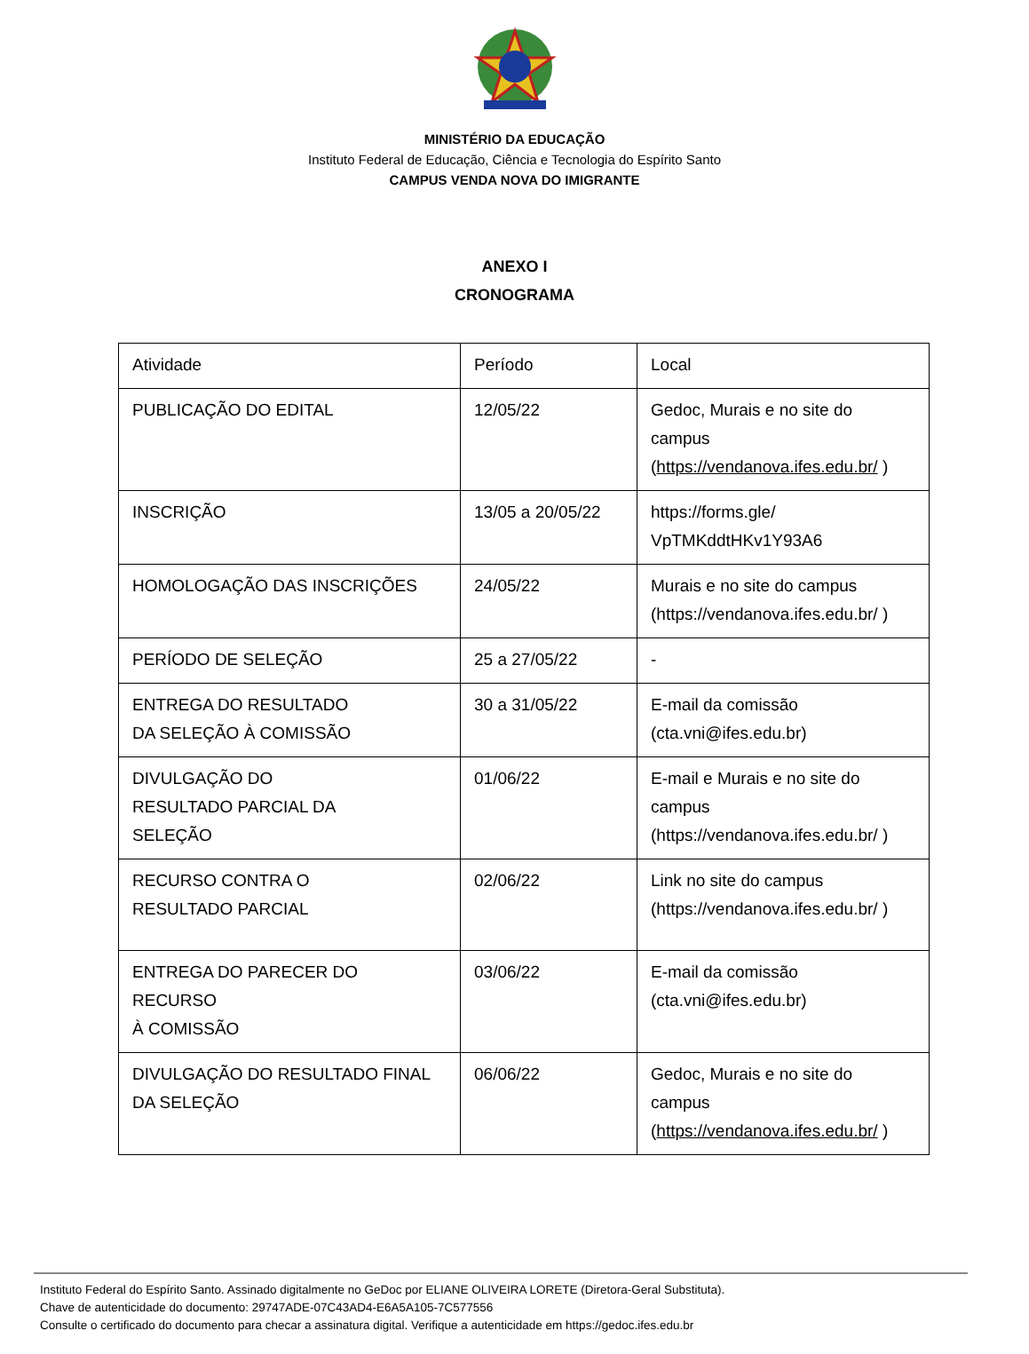MINISTÉRIO DA EDUCAÇÃO
Instituto Federal de Educação, Ciência e Tecnologia do Espírito Santo
CAMPUS VENDA NOVA DO IMIGRANTE
ANEXO I
CRONOGRAMA
| Atividade | Período | Local |
| PUBLICAÇÃO DO EDITAL | 12/05/22 | Gedoc, Murais e no site do campus ( https://vendanova.ifes.edu.br/ ) |
| INSCRIÇÃO | 13/05 a 20/05/22 | https://forms.gle/ VpTMKddtHKv1Y93A6 |
| HOMOLOGAÇÃO DAS INSCRIÇÕES | 24/05/22 | Murais e no site do campus (https://vendanova.ifes.edu.br/ ) |
| PERÍODO DE SELEÇÃO | 25 a 27/05/22 | - |
| ENTREGA DO RESULTADO DA SELEÇÃO À COMISSÃO | 30 a 31/05/22 | E-mail da comissão (cta.vni@ifes.edu.br) |
| DIVULGAÇÃO DO RESULTADO PARCIAL DA SELEÇÃO | 01/06/22 | E-mail e Murais e no site do campus (https://vendanova.ifes.edu.br/ ) |
| RECURSO CONTRA O RESULTADO PARCIAL | 02/06/22 | Link no site do campus (https://vendanova.ifes.edu.br/ ) |
| ENTREGA DO PARECER DO RECURSO À COMISSÃO | 03/06/22 | E-mail da comissão (cta.vni@ifes.edu.br) |
| DIVULGAÇÃO DO RESULTADO FINAL DA SELEÇÃO | 06/06/22 | Gedoc, Murais e no site do campus ( https://vendanova.ifes.edu.br/ ) |
Instituto Federal do Espírito Santo. Assinado digitalmente no GeDoc por ELIANE OLIVEIRA LORETE (Diretora-Geral Substituta).
Chave de autenticidade do documento: 29747ADE-07C43AD4-E6A5A105-7C577556
Consulte o certificado do documento para checar a assinatura digital. Verifique a autenticidade em https://gedoc.ifes.edu.br